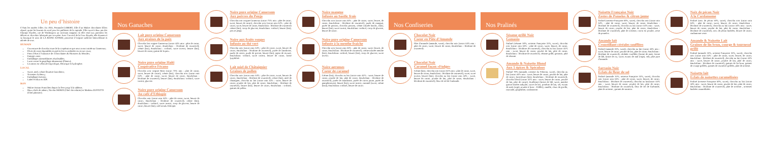Un peu d’histoire
C’était les années folles. En 1935, Fernande GOBERT, fille d’un Maître chocolatier lillois réputé, quitte les brumes du nord pour les paillettes de la capitale. Elle ouvre à deux pas des Champs Elysées, rue de Washington un ravissant magasin où elle vend aux parisiens les délices et chocolats fabriqués par son père. Avec l’accord de la Cour Royale, elle donnera à sa boutique le nom de LA REINE ASTRID, princesse d’origine suédoise bienveillante et adorée de tous.
HUMAIN
Couverture de chocolat issue de la coopérative que nous avons initiée au Cameroun;
Fèves de cacao équitables et parfois bio ou achetées en circuit court;
Fiers d’être à l’initiative de «Chocolatiers & Pâtissiers du Monde»;
Energie verte;
Emballages intermédiaires réutilisables;
Lutte contre le gaspillage alimentaire (Phenix);
Livraison en véhicule frigorifique, électrique et hydrogène.
LOCAL
Sucre, miel, crème fleurette franciliens;
Noisettes du Berry;
Emballages bretons;
Label Produit en IDF.
BON
Maître Artisan Francilien depuis la fève jusqu’à la tablette;
Deux chefs de talents, Nicolas MORIN (Chef chocolatier) et Mathieu ZUPPETTI (Chef pâtissier).
Nos Ganaches
Lait pure origine Cameroun
Aux graines de la paix
Chocolat lait origine Cameroun (cacao 44% min : pâte de cacao, sucre, beurre de cacao, émulsifiant : lécithine de tournesol), crème (lait), émulsifiant : sorbitol, sucre inverti, beurre (lait), beurre de cacao, graine de la paix.
Noire pure origine Haïti
Coopérative Fécano
Chocolat noir origine Haïti (cacao 75% min : pâte de cacao, sucre, beurre de cacao), crème (lait), chocolat noir (cacao min 64% : pâte de cacao, sucre, beurre de cacao, émulsifiant : lécithine de tournesol), beurre (lait), émulsifiant: sorbitol, sucre inverti, glucose.
Noire pure origine Cameroun
Au café d’Ethiopie
Chocolat noir (cacao min 64% : pâte de cacao, sucre, beurre de cacao, émulsifiant : lécithine de tournesol), crème (lait), émulsifiant : sorbitol, sucre inverti, sirop de glucose, beurre de cacao, beurre (lait), café moulu Ethiopie.
Noire pure origine Cameroun
Aux poivres du Penja
Chocolat noir origine Cameroun (cacao 75% min : pâte de cacao, sucre, beurre de cacao), chocolat noir (cacao min 64% : pâte de cacao, sucre, beurre de cacao, émulsifiant : lécithine de tournesol) crème (lait), sirop de glucose, émulsifiant: sorbitol, beurre (lait), poivre penja.
Noire aux fruits rouges
Infusée au thé vert
Chocolat noir (cacao min 64% : pâte de cacao, sucre, beurre de cacao, émulsifiant : lécithine de tournesol), purée de framboise, purée de cassis, purée de griotte, beurre (lait), agent de texture, émulsifiant: sorbitol, sucre inverti, beurre de cacao, fraise lyophilisé.
Lait miel de Châtaignier
Graines de pollen
Chocolat noir (cacao min 64% : pâte de cacao, sucre, beurre de cacao, émulsifiant : lécithine de tournesol), crème (lait), miel de chataigner, chocolat au lait (cacao min 44% : sucre, beurre de cacao, poudre de lait, pâte de cacao, émulsifiant : lécithine de tournesol), beurre (lait), beurre de cacao, émulsifiant : sorbitol, graines de pollen.
Noire mangue
Infusée au basilic frais
Chocolat noir (cacao min 64% : pâte de cacao, sucre, beurre, de cacao, émulsifiant : lécithine de tournesol), purée de mangue, purée de passion, chocolat passion, crème infusée basilic, (lait), beurre (lait), sucre inverti, émulsifiant: sorbitol, sirop de glucose, beurre de cacao.
Noire pure origine Cameroun
Infusée à la menthe fraiche
Chocolat noir (cacao min 64% : pâte de cacao, sucre, beurre, de cacao, émulsifiant : lécithine de tournesol), crème infusée menthe (lait), émulsifiant: sorbitol, beurre (lait), sirop de glucose, sucre inverti.
Noire agrumes
Coeur de caramel
Crème (lait), chocolat au lait (cacao min 44% : sucre, beurre de cacao, poudre de lait, pâte de cacao, émulsifiant : lécithine de tournesol), purée de mandarine, purée de citron jaune, purée de pamplemousse, beurre (lait), sucre inverti, caramel (sucre, crème (lait)), émulsifiant: sorbitol, beurre de cacao.
Nos Confiseries
Chocolat Noir
Coeur en Pâte d’Amande
Pâte d’amande (amande, sucre), chocolat noir (cacao 64% min : pâte de cacao, sucre, beurre de cacao, émulsifiant : lécithine de tournesol).
Chocolat Noir
Caramel façon «Fudge»
Crème (lait), chocolat noir (cacao 64% min : pâte de cacao, sucre, beurre de cacao, émulsifiant : lécithine de tournesol), sucre, sucre inverti, beurre (lait), chocolat au lait (cacao min 44% : sucre, beurre de cacao, poudre de lait, pâte de cacao, émulsifiant : lécithine de tournesol), fleur de sel de Guérande.
Nos Pralinés
Sésame grillé Noir
Gomasio
Praliné (sésame 50%, noisette Française 35%, sucre), chocolat noir (cacao min 64% : pâte de cacao, sucre, beurre, de cacao, émulsifiant : lécithine de tournesol), chocolat au lait (cacao 44% min : sucre, beurre de cacao, poudre de lait, pâte de cacao, émulsifiant : lécithine de tournesol), sésame grillé, gomasio, pâte de sésame.
Amande & Noisette Blond
Aux 5 épices & Spéculoos
Praliné 70% (amande, noisette du Piémont, sucre), chocolat au lait (cacao 44% min : sucre, beurre de cacao, poudre de lait, pâte de cacao, lactosérum (lait), émulsifiant : lécithine de tournesol), chocolat blond (cacao 32% min : sucre, beurre de cacao, poudre de lait, pâte de cacao), feuilletine (farine de blé, sucre, matière grasse laitière anhydre, sucre de lait, protéine de lait, sel, extrait de malt (orge), poudre à lever : E500ii), canelle, clous de girofle, muscade, gingembre, cardamome.
Noisette Française Noir
Zestes de Pomelos & citron jaune
Praliné (noisette Française 60%, sucre), chocolat noir (cacao min 64% : pâte de cacao, sucre, beurre, de cacao, émulsifiant : lécithine de tournesol), chocolat au lait (cacao 44% min : sucre, beurre de cacao, poudre de lait, pâte de cacao, émulsifiant : lécithine de tournesol), pâte de noisette, citron en poudre, zeste de pomelos.
Amande lait
Croustillant céréales soufflées
Praliné (amande 35%, sucre), chocolat au lait (cacao 44% min : sucre, beurre de cacao, poudre de lait, pâte de cacao, émulsifiant : lécithine de tournesol), céréales soufflées (farine de maïs, farine de blé, farine de riz, sucre, extrait de mal (orge), sel), pâte pure d’amande.
Sarrasin Noir
Eclats de fleur de sel
Praliné (amande 35%, noisette Française 35%, sucre), chocolat noir (cacao min 64% : pâte de cacao, sucre, beurre, de cacao, émulsifiant : lécithine de tournesol), chocolat au lait(cacao 44% min : sucre, beurre de cacao, poudre de lait, pâte de cacao, émulsifiant : lécithine de tournesol), fleur de sel de Guérande, pâte de noisette , graines de sarrasin.
Noix de pécan Noir
A la Cardamome
Praliné (noix de pécan 50%, sucre), chocolat noir (cacao min 64% : pâte de cacao, sucre, beurre, de cacao, émulsifiant : lécithine de tournesol), chocolat au lait (cacao 44% min : sucre, beurre de cacao, poudre de lait, pâte de cacao, émulsifiant : lécithine de tournesol), noix de pécan hachées, beurre de cacao, cardamome verte.
Amande & Noisette Lait
Graines de lin brun, courge & tournesol grillé
Praliné (amande 35%, noisette Française 35%, sucre), chocolat noir (cacao min 64% : pâte de cacao, sucre, beurre, de cacao, émulsifiant : lécithine de tournesol), chocolat au lait (cacao 44% min : sucre, beurre de cacao, poudre de lait, pâte de cacao, émulsifiant : lécithine de tournesol), graines de lin brun, graines de courge grillées, graines de tournesol grillées, pâte de noisette.
Noisette lait
Eclats de noisettes caramélisées
Praliné (noisette Française 60%, sucre), chocolat au lait (cacao 44% min : sucre, beurre de cacao, poudre de lait, pâte de cacao, émulsifiant : lécithine de tournesol), pâte de noisette , noisettes hachées caramélisées.